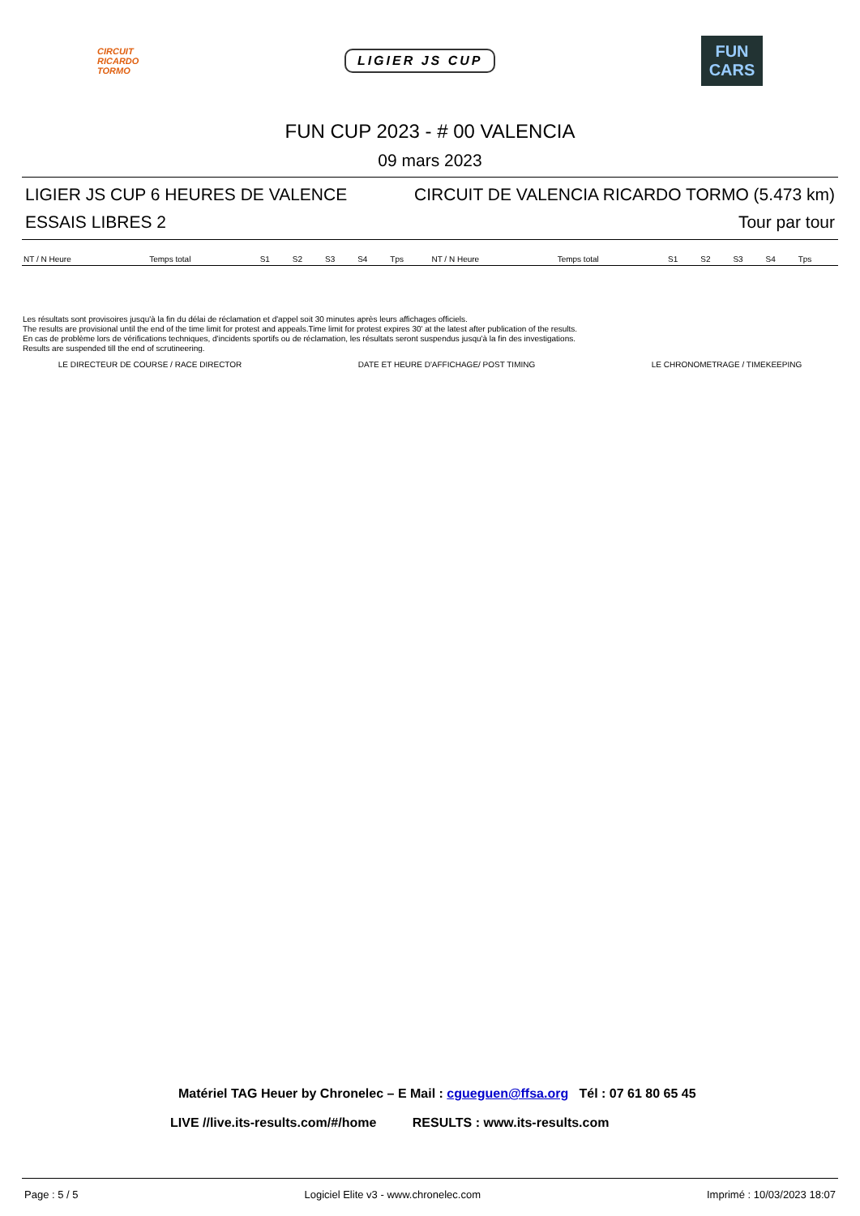CIRCUIT
RICARDO
TORMO
LIGIER JS CUP
FUN
CARS
FUN CUP 2023 - # 00 VALENCIA
09 mars 2023
LIGIER JS CUP 6 HEURES DE VALENCE CIRCUIT DE VALENCIA RICARDO TORMO (5.473 km)
ESSAIS LIBRES 2 Tour par tour
| NT / N Heure | Temps total | S1 | S2 | S3 | S4 | Tps | NT / N Heure | Temps total | S1 | S2 | S3 | S4 | Tps |
| --- | --- | --- | --- | --- | --- | --- | --- | --- | --- | --- | --- | --- | --- |
Les résultats sont provisoires jusqu'à la fin du délai de réclamation et d'appel soit 30 minutes après leurs affichages officiels.
The results are provisional until the end of the time limit for protest and appeals.Time limit for protest expires 30' at the latest after publication of the results.
En cas de problème lors de vérifications techniques, d'incidents sportifs ou de réclamation, les résultats seront suspendus jusqu'à la fin des investigations.
Results are suspended till the end of scrutineering.
LE DIRECTEUR DE COURSE / RACE DIRECTOR DATE ET HEURE D'AFFICHAGE/ POST TIMING LE CHRONOMETRAGE / TIMEKEEPING
Matériel TAG Heuer by Chronelec – E Mail : cgueguen@ffsa.org Tél : 07 61 80 65 45
LIVE //live.its-results.com/#/home RESULTS : www.its-results.com
Page : 5 / 5 Logiciel Elite v3 - www.chronelec.com Imprimé : 10/03/2023 18:07